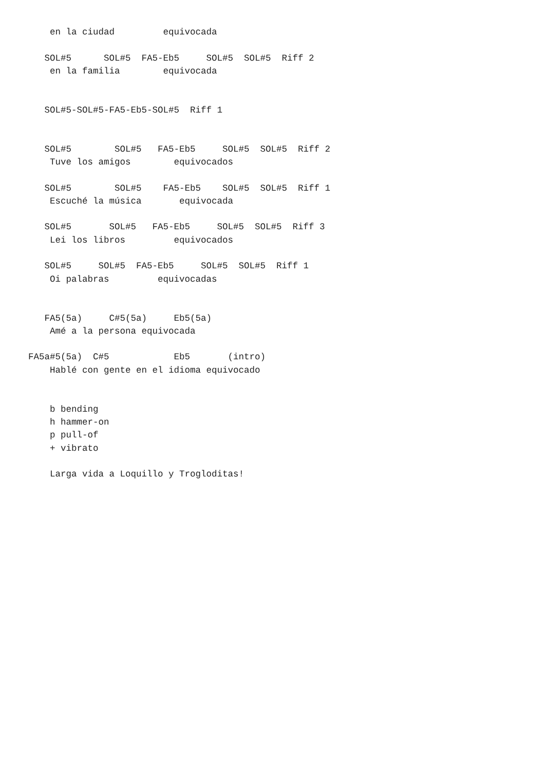en la ciudad         equivocada

   SOL#5      SOL#5  FA5-Eb5     SOL#5  SOL#5  Riff 2
    en la familia        equivocada


   SOL#5-SOL#5-FA5-Eb5-SOL#5  Riff 1


   SOL#5        SOL#5   FA5-Eb5     SOL#5  SOL#5  Riff 2
    Tuve los amigos        equivocados

   SOL#5        SOL#5    FA5-Eb5    SOL#5  SOL#5  Riff 1
    Escuché la música       equivocada

   SOL#5       SOL#5   FA5-Eb5     SOL#5  SOL#5  Riff 3
    Lei los libros         equivocados

   SOL#5     SOL#5  FA5-Eb5     SOL#5  SOL#5  Riff 1
    Oi palabras         equivocadas


   FA5(5a)     C#5(5a)     Eb5(5a)
    Amé a la persona equivocada

FA5a#5(5a)  C#5            Eb5       (intro)
    Hablé con gente en el idioma equivocado


    b bending
    h hammer-on
    p pull-of
    + vibrato

    Larga vida a Loquillo y Trogloditas!